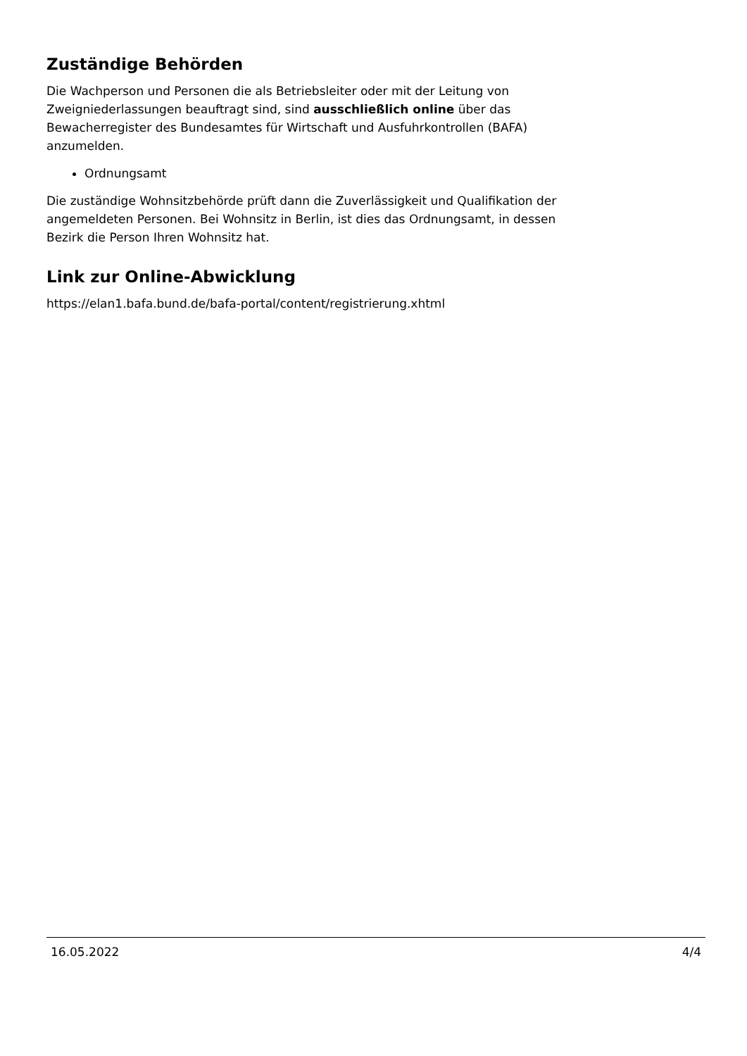Zuständige Behörden
Die Wachperson und Personen die als Betriebsleiter oder mit der Leitung von Zweigniederlassungen beauftragt sind, sind ausschließlich online über das Bewacherregister des Bundesamtes für Wirtschaft und Ausfuhrkontrollen (BAFA) anzumelden.
Ordnungsamt
Die zuständige Wohnsitzbehörde prüft dann die Zuverlässigkeit und Qualifikation der angemeldeten Personen. Bei Wohnsitz in Berlin, ist dies das Ordnungsamt, in dessen Bezirk die Person Ihren Wohnsitz hat.
Link zur Online-Abwicklung
https://elan1.bafa.bund.de/bafa-portal/content/registrierung.xhtml
16.05.2022 4/4